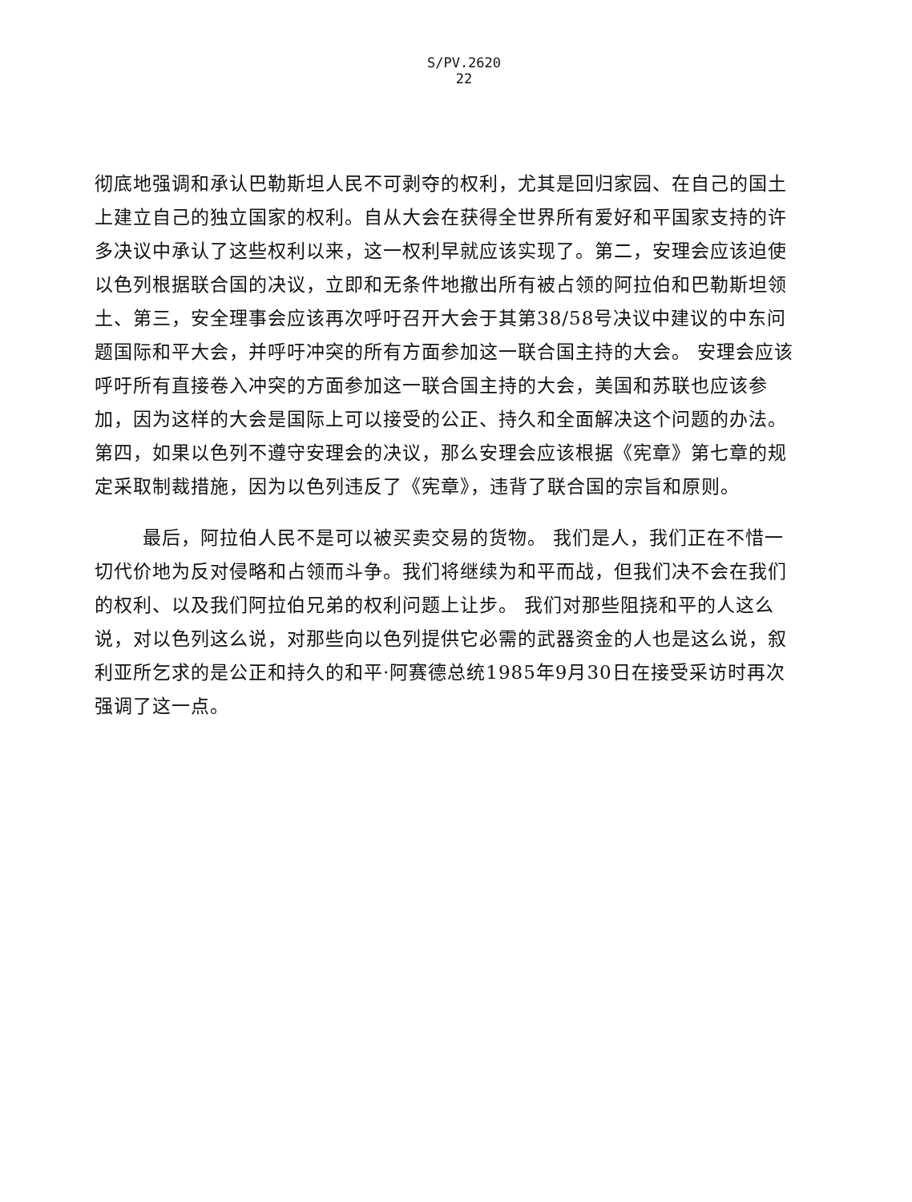S/PV.2620
22
彻底地强调和承认巴勒斯坦人民不可剥夺的权利，尤其是回归家园、在自己的国土上建立自己的独立国家的权利。自从大会在获得全世界所有爱好和平国家支持的许多决议中承认了这些权利以来，这一权利早就应该实现了。第二，安理会应该迫使以色列根据联合国的决议，立即和无条件地撤出所有被占领的阿拉伯和巴勒斯坦领土、第三，安全理事会应该再次呼吁召开大会于其第38/58号决议中建议的中东问题国际和平大会，并呼吁冲突的所有方面参加这一联合国主持的大会。 安理会应该呼吁所有直接卷入冲突的方面参加这一联合国主持的大会，美国和苏联也应该参加，因为这样的大会是国际上可以接受的公正、持久和全面解决这个问题的办法。第四，如果以色列不遵守安理会的决议，那么安理会应该根据《宪章》第七章的规定采取制裁措施，因为以色列违反了《宪章》，违背了联合国的宗旨和原则。
最后，阿拉伯人民不是可以被买卖交易的货物。 我们是人，我们正在不惜一切代价地为反对侵略和占领而斗争。我们将继续为和平而战，但我们决不会在我们的权利、以及我们阿拉伯兄弟的权利问题上让步。 我们对那些阻挠和平的人这么说，对以色列这么说，对那些向以色列提供它必需的武器资金的人也是这么说，叙利亚所乞求的是公正和持久的和平·阿赛德总统1985年9月30日在接受采访时再次强调了这一点。